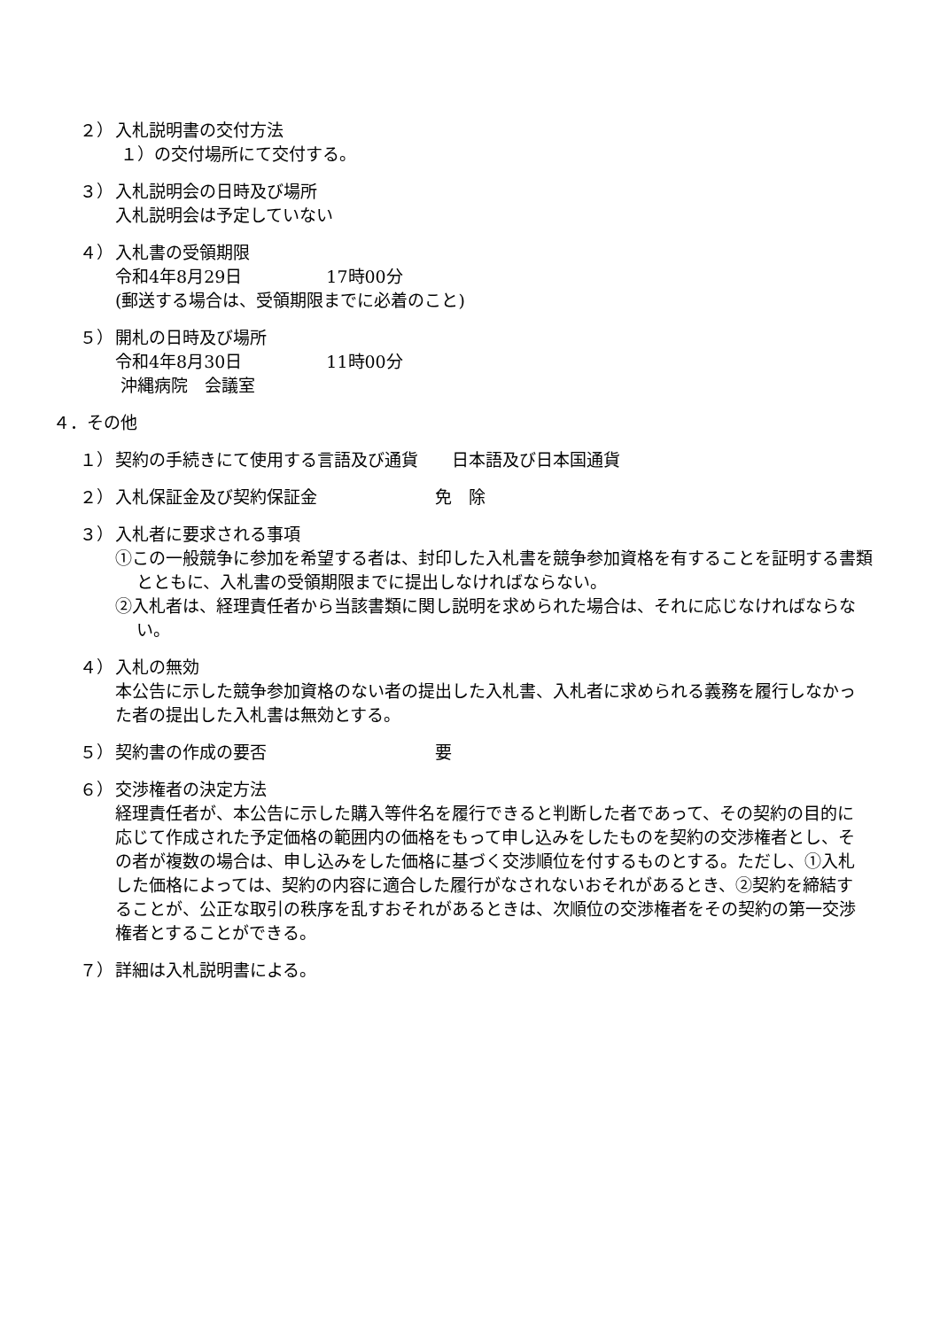２） 入札説明書の交付方法
１）の交付場所にて交付する。
３） 入札説明会の日時及び場所
入札説明会は予定していない
４） 入札書の受領期限
令和4年8月29日　　　　　17時00分
(郵送する場合は、受領期限までに必着のこと)
５） 開札の日時及び場所
令和4年8月30日　　　　　11時00分
沖縄病院　会議室
４．その他
１） 契約の手続きにて使用する言語及び通貨　　日本語及び日本国通貨
２） 入札保証金及び契約保証金　　　　　　　免　除
３） 入札者に要求される事項
①この一般競争に参加を希望する者は、封印した入札書を競争参加資格を有することを証明する書類とともに、入札書の受領期限までに提出しなければならない。
②入札者は、経理責任者から当該書類に関し説明を求められた場合は、それに応じなければならない。
４） 入札の無効
本公告に示した競争参加資格のない者の提出した入札書、入札者に求められる義務を履行しなかった者の提出した入札書は無効とする。
５） 契約書の作成の要否　　　　　　　　　　要
６） 交渉権者の決定方法
経理責任者が、本公告に示した購入等件名を履行できると判断した者であって、その契約の目的に応じて作成された予定価格の範囲内の価格をもって申し込みをしたものを契約の交渉権者とし、その者が複数の場合は、申し込みをした価格に基づく交渉順位を付するものとする。ただし、①入札した価格によっては、契約の内容に適合した履行がなされないおそれがあるとき、②契約を締結することが、公正な取引の秩序を乱すおそれがあるときは、次順位の交渉権者をその契約の第一交渉権者とすることができる。
７） 詳細は入札説明書による。